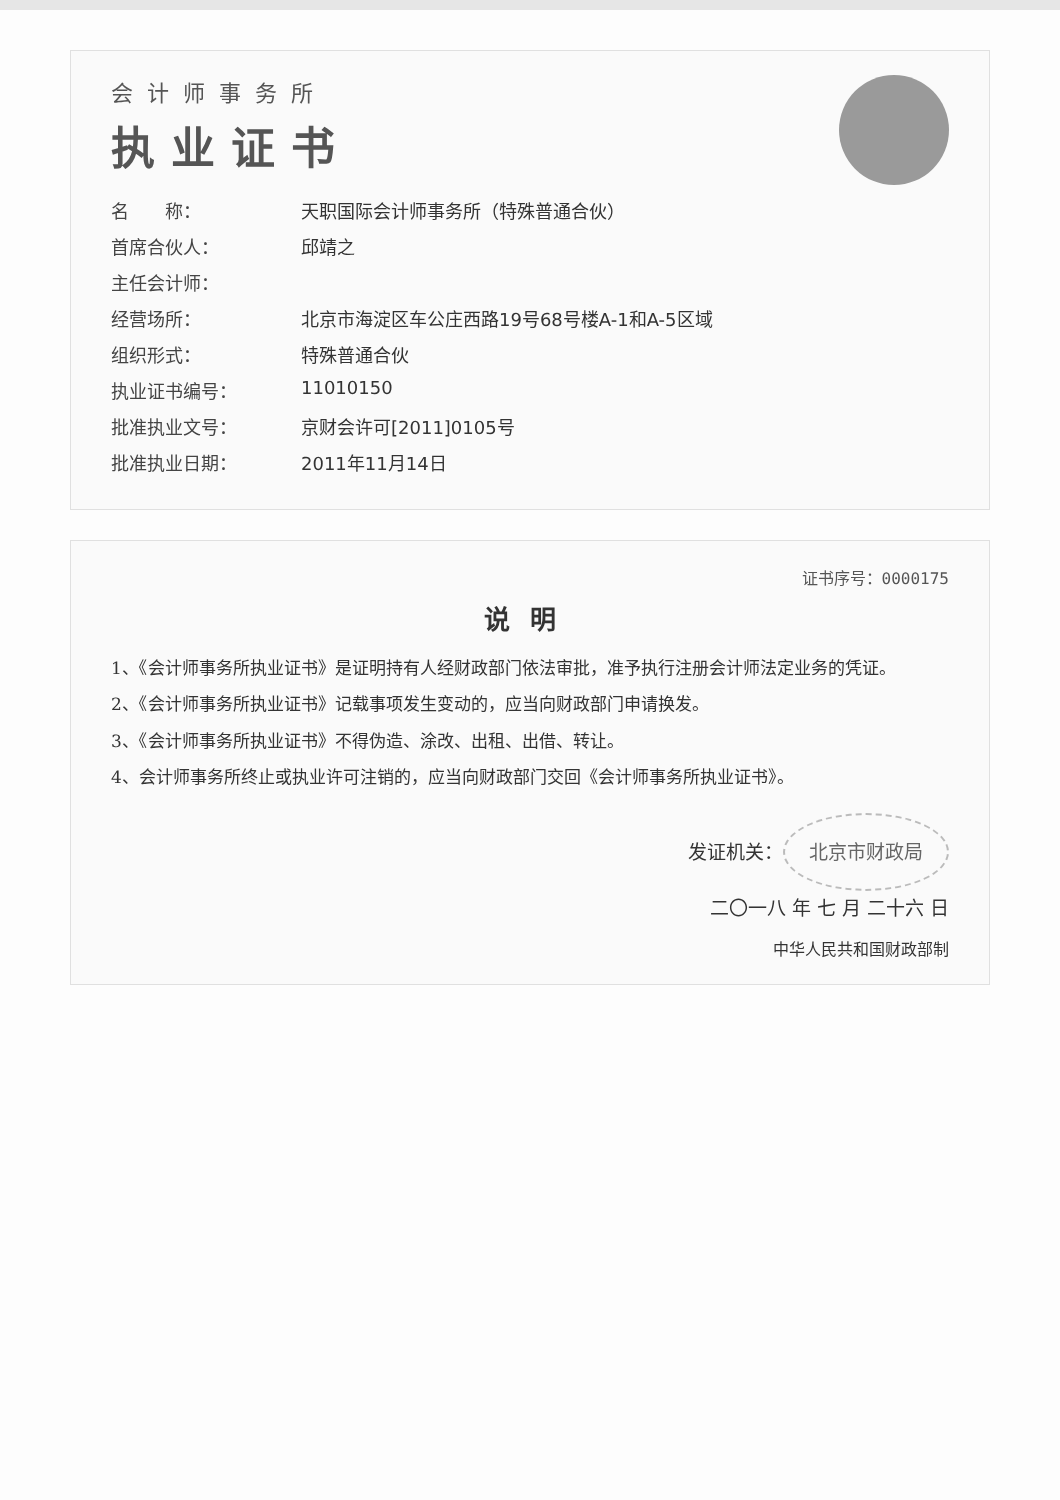会计师事务所
执业证书
名　　称： 天职国际会计师事务所（特殊普通合伙）
首席合伙人： 邱靖之
主任会计师：
经营场所： 北京市海淀区车公庄西路19号68号楼A-1和A-5区域
组织形式： 特殊普通合伙
执业证书编号： 11010150
批准执业文号： 京财会许可[2011]0105号
批准执业日期： 2011年11月14日
证书序号：0000175
说明
1、《会计师事务所执业证书》是证明持有人经财政部门依法审批，准予执行注册会计师法定业务的凭证。
2、《会计师事务所执业证书》记载事项发生变动的，应当向财政部门申请换发。
3、《会计师事务所执业证书》不得伪造、涂改、出租、出借、转让。
4、会计师事务所终止或执业许可注销的，应当向财政部门交回《会计师事务所执业证书》。
发证机关： 北京市财政局
二〇一八 年 七 月 二十六 日
中华人民共和国财政部制